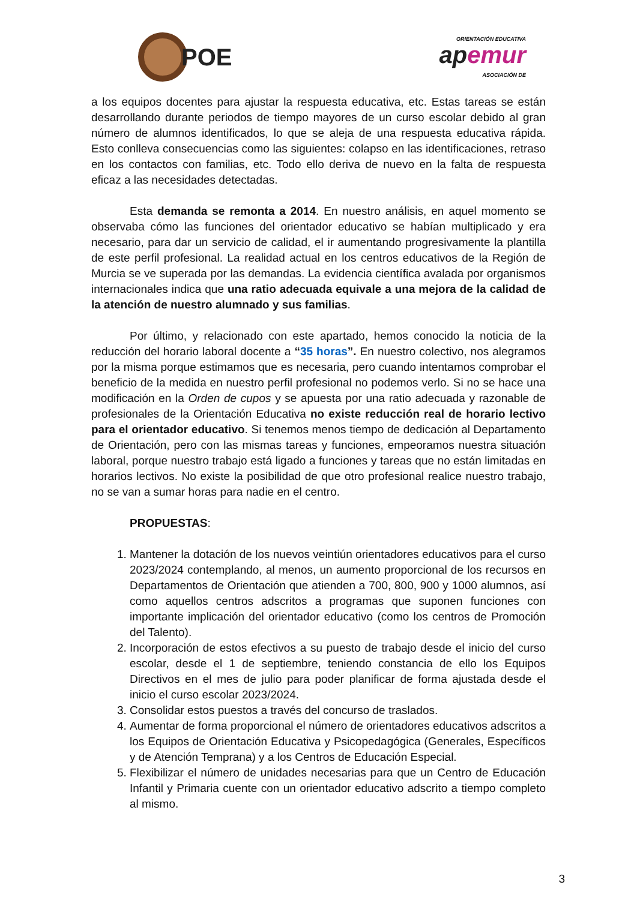POE
ORIENTACIÓN EDUCATIVA
ap emur
ASOCIACIÓN DE
a los equipos docentes para ajustar la respuesta educativa, etc. Estas tareas se están desarrollando durante periodos de tiempo mayores de un curso escolar debido al gran número de alumnos identificados, lo que se aleja de una respuesta educativa rápida. Esto conlleva consecuencias como las siguientes: colapso en las identificaciones, retraso en los contactos con familias, etc. Todo ello deriva de nuevo en la falta de respuesta eficaz a las necesidades detectadas.
Esta demanda se remonta a 2014. En nuestro análisis, en aquel momento se observaba cómo las funciones del orientador educativo se habían multiplicado y era necesario, para dar un servicio de calidad, el ir aumentando progresivamente la plantilla de este perfil profesional. La realidad actual en los centros educativos de la Región de Murcia se ve superada por las demandas. La evidencia científica avalada por organismos internacionales indica que una ratio adecuada equivale a una mejora de la calidad de la atención de nuestro alumnado y sus familias.
Por último, y relacionado con este apartado, hemos conocido la noticia de la reducción del horario laboral docente a “35 horas”. En nuestro colectivo, nos alegramos por la misma porque estimamos que es necesaria, pero cuando intentamos comprobar el beneficio de la medida en nuestro perfil profesional no podemos verlo. Si no se hace una modificación en la Orden de cupos y se apuesta por una ratio adecuada y razonable de profesionales de la Orientación Educativa no existe reducción real de horario lectivo para el orientador educativo. Si tenemos menos tiempo de dedicación al Departamento de Orientación, pero con las mismas tareas y funciones, empeoramos nuestra situación laboral, porque nuestro trabajo está ligado a funciones y tareas que no están limitadas en horarios lectivos. No existe la posibilidad de que otro profesional realice nuestro trabajo, no se van a sumar horas para nadie en el centro.
PROPUESTAS:
1. Mantener la dotación de los nuevos veintiún orientadores educativos para el curso 2023/2024 contemplando, al menos, un aumento proporcional de los recursos en Departamentos de Orientación que atienden a 700, 800, 900 y 1000 alumnos, así como aquellos centros adscritos a programas que suponen funciones con importante implicación del orientador educativo (como los centros de Promoción del Talento).
2. Incorporación de estos efectivos a su puesto de trabajo desde el inicio del curso escolar, desde el 1 de septiembre, teniendo constancia de ello los Equipos Directivos en el mes de julio para poder planificar de forma ajustada desde el inicio el curso escolar 2023/2024.
3. Consolidar estos puestos a través del concurso de traslados.
4. Aumentar de forma proporcional el número de orientadores educativos adscritos a los Equipos de Orientación Educativa y Psicopedagógica (Generales, Específicos y de Atención Temprana) y a los Centros de Educación Especial.
5. Flexibilizar el número de unidades necesarias para que un Centro de Educación Infantil y Primaria cuente con un orientador educativo adscrito a tiempo completo al mismo.
3